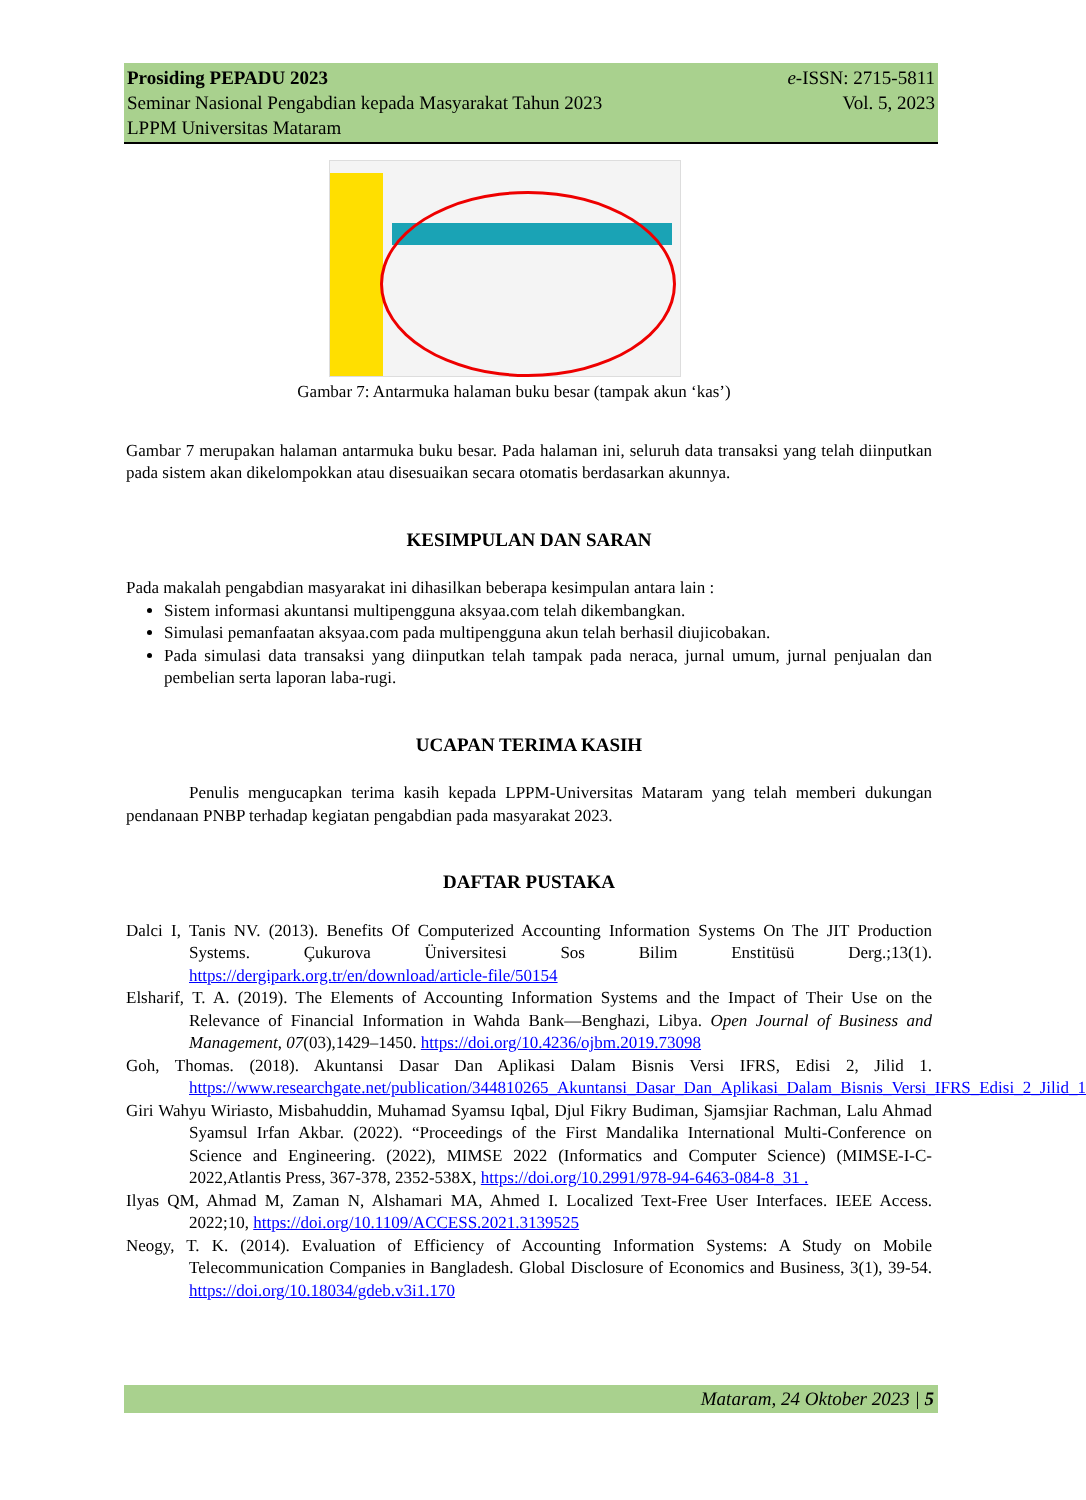Prosiding PEPADU 2023
Seminar Nasional Pengabdian kepada Masyarakat Tahun 2023
LPPM Universitas Mataram
e-ISSN: 2715-5811
Vol. 5, 2023
Gambar 7: Antarmuka halaman buku besar (tampak akun ‘kas’)
Gambar 7 merupakan halaman antarmuka buku besar. Pada halaman ini, seluruh data transaksi yang telah diinputkan pada sistem akan dikelompokkan atau disesuaikan secara otomatis berdasarkan akunnya.
KESIMPULAN DAN SARAN
Pada makalah pengabdian masyarakat ini dihasilkan beberapa kesimpulan antara lain :
Sistem informasi akuntansi multipengguna aksyaa.com telah dikembangkan.
Simulasi pemanfaatan aksyaa.com pada multipengguna akun telah berhasil diujicobakan.
Pada simulasi data transaksi yang diinputkan telah tampak pada neraca, jurnal umum, jurnal penjualan dan pembelian serta laporan laba-rugi.
UCAPAN TERIMA KASIH
Penulis mengucapkan terima kasih kepada LPPM-Universitas Mataram yang telah memberi dukungan pendanaan PNBP terhadap kegiatan pengabdian pada masyarakat 2023.
DAFTAR PUSTAKA
Dalci I, Tanis NV. (2013). Benefits Of Computerized Accounting Information Systems On The JIT Production Systems. Çukurova Üniversitesi Sos Bilim Enstitüsü Derg.;13(1). https://dergipark.org.tr/en/download/article-file/50154
Elsharif, T. A. (2019). The Elements of Accounting Information Systems and the Impact of Their Use on the Relevance of Financial Information in Wahda Bank—Benghazi, Libya. Open Journal of Business and Management, 07(03),1429–1450. https://doi.org/10.4236/ojbm.2019.73098
Goh, Thomas. (2018). Akuntansi Dasar Dan Aplikasi Dalam Bisnis Versi IFRS, Edisi 2, Jilid 1. https://www.researchgate.net/publication/344810265_Akuntansi_Dasar_Dan_Aplikasi_Dalam_Bisnis_Versi_IFRS_Edisi_2_Jilid_1
Giri Wahyu Wiriasto, Misbahuddin, Muhamad Syamsu Iqbal, Djul Fikry Budiman, Sjamsjiar Rachman, Lalu Ahmad Syamsul Irfan Akbar. (2022). “Proceedings of the First Mandalika International Multi-Conference on Science and Engineering. (2022), MIMSE 2022 (Informatics and Computer Science) (MIMSE-I-C-2022,Atlantis Press, 367-378, 2352-538X, https://doi.org/10.2991/978-94-6463-084-8_31 .
Ilyas QM, Ahmad M, Zaman N, Alshamari MA, Ahmed I. Localized Text-Free User Interfaces. IEEE Access. 2022;10, https://doi.org/10.1109/ACCESS.2021.3139525
Neogy, T. K. (2014). Evaluation of Efficiency of Accounting Information Systems: A Study on Mobile Telecommunication Companies in Bangladesh. Global Disclosure of Economics and Business, 3(1), 39-54. https://doi.org/10.18034/gdeb.v3i1.170
Mataram, 24 Oktober 2023 | 5